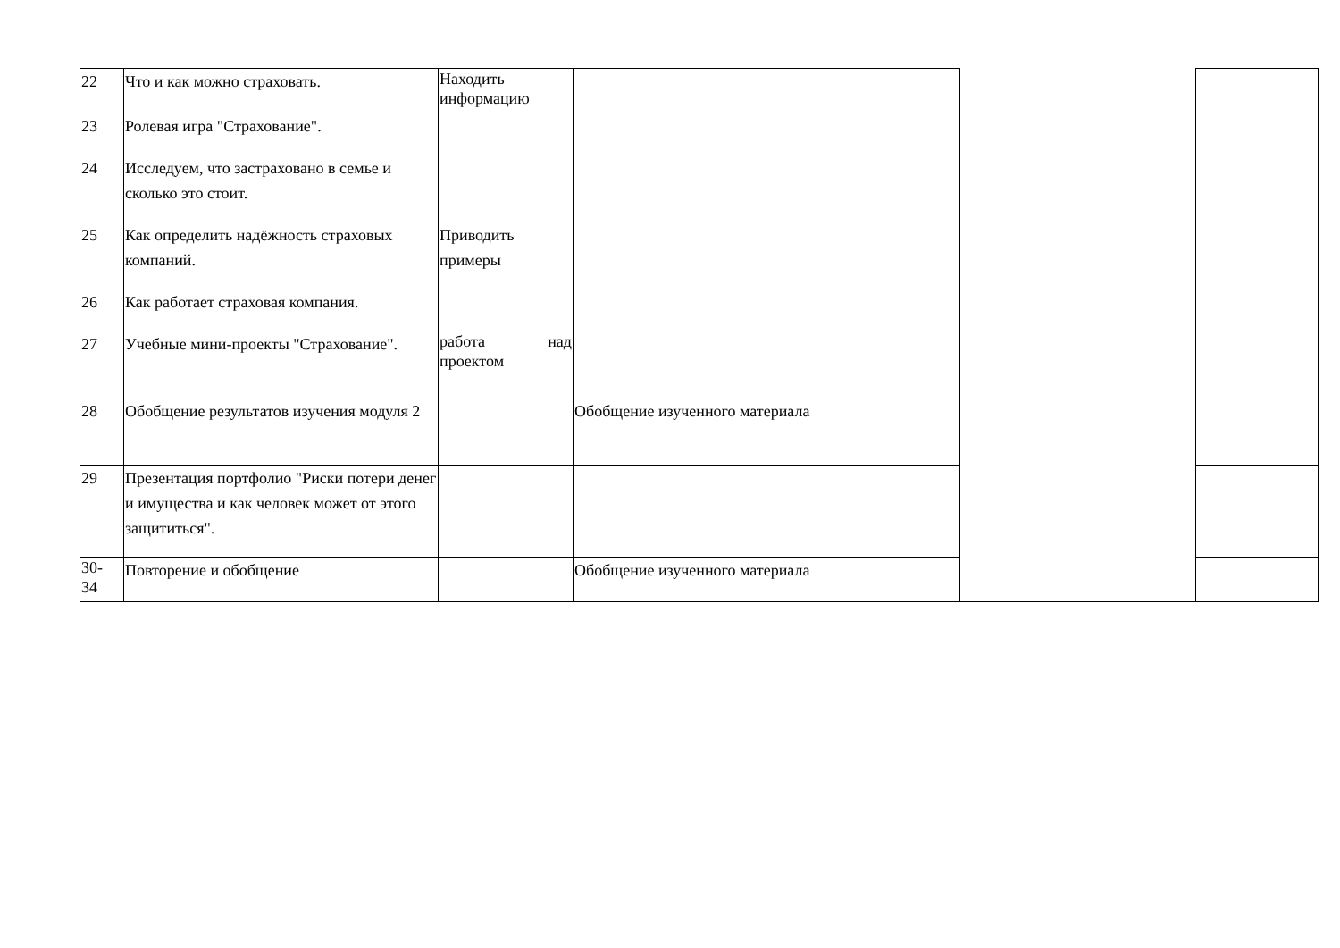| 22 | Что и как можно страховать. | Находить информацию | | | | |
| 23 | Ролевая игра "Страхование". | | | | | |
| 24 | Исследуем, что застраховано в семье и сколько это стоит. | | | | | |
| 25 | Как определить надёжность страховых компаний. | Приводить примеры | | | | |
| 26 | Как работает страховая компания. | | | | | |
| 27 | Учебные мини-проекты "Страхование". | работа над проектом | | | | |
| 28 | Обобщение результатов изучения модуля 2 | | Обобщение изученного материала | | | |
| 29 | Презентация портфолио "Риски потери денег и имущества и как человек может от этого защититься". | | | | | |
| 30- 34 | Повторение и обобщение | | Обобщение изученного материала | | | |